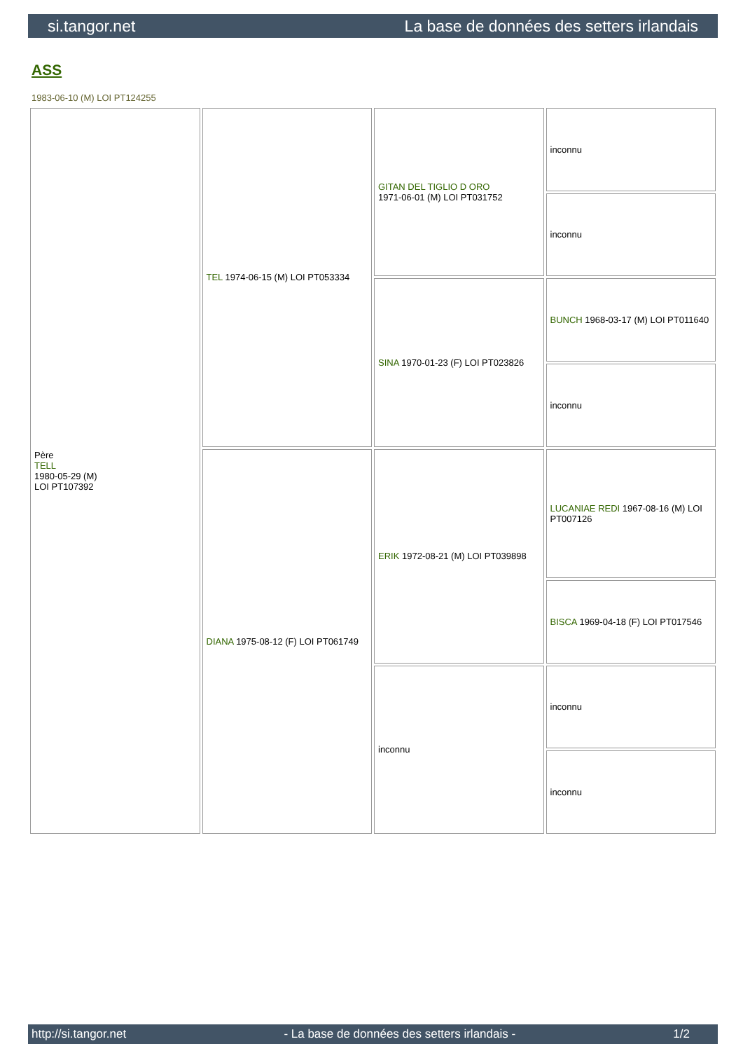si.tangor.net La base de données des setters irlandais
ASS
1983-06-10 (M) LOI PT124255
| Père TELL 1980-05-29 (M) LOI PT107392 | TEL 1974-06-15 (M) LOI PT053334 | GITAN DEL TIGLIO D ORO 1971-06-01 (M) LOI PT031752 | inconnu |
| | | | inconnu |
| | | SINA 1970-01-23 (F) LOI PT023826 | BUNCH 1968-03-17 (M) LOI PT011640 |
| | | | inconnu |
| | DIANA 1975-08-12 (F) LOI PT061749 | ERIK 1972-08-21 (M) LOI PT039898 | LUCANIAE REDI 1967-08-16 (M) LOI PT007126 |
| | | | BISCA 1969-04-18 (F) LOI PT017546 |
| | | inconnu | inconnu |
| | | | inconnu |
http://si.tangor.net - La base de données des setters irlandais - 1/2